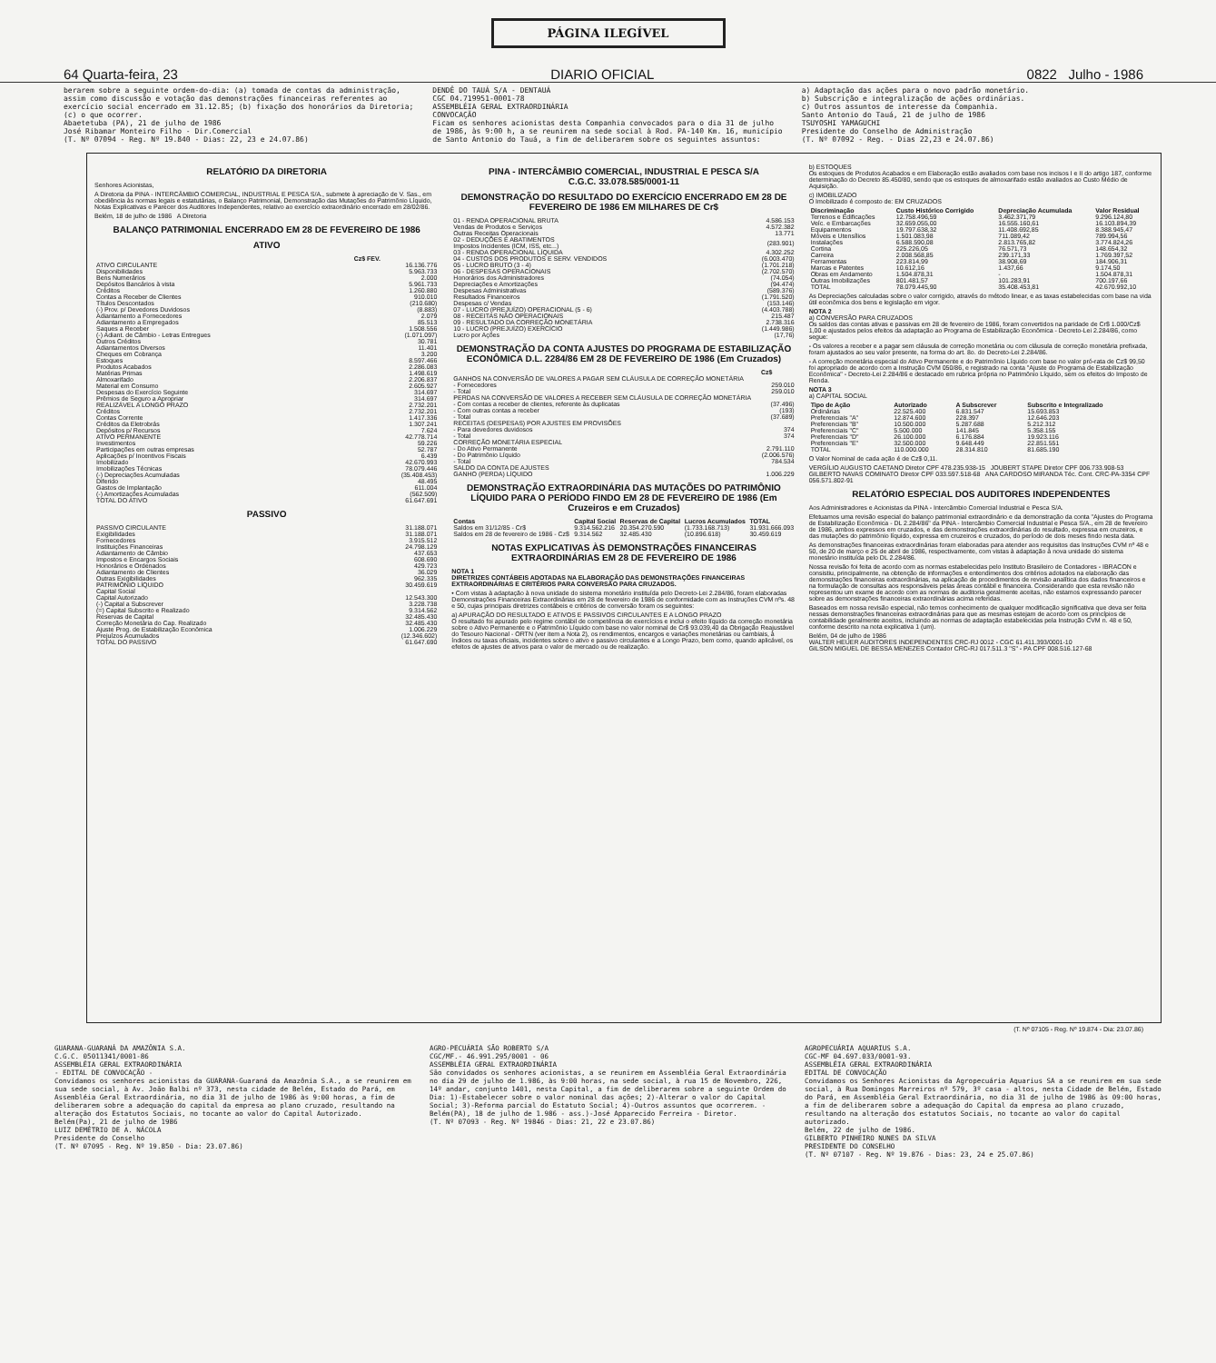PÁGINA ILEGÍVEL
64 Quarta-feira, 23 DIARIO OFICIAL 0822 Julho - 1986
berarem sobre a seguinte ordem-do-dia: (a) tomada de contas da administração, assim como discussão e votação das demonstrações financeiras referentes ao exercício social encerrado em 31.12.85; (b) fixação dos honorários da Diretoria; (c) o que ocorrer.
Abaetetuba (PA), 21 de julho de 1986
José Ribamar Monteiro Filho - Dir.Comercial
(T. Nº 07094 - Reg. Nº 19.840 - Dias: 22, 23 e 24.07.86)
DENDÊ DO TAUÁ S/A - DENTAUÁ
CGC 04.719951-0001-78
ASSEMBLÉIA GERAL EXTRAORDINÁRIA
CONVOCAÇÃO
Ficam os senhores acionistas desta Companhia convocados para o dia 31 de julho de 1986, às 9:00 h, a se reunirem na sede social à Rod. PA-140 Km. 16, município de Santo Antonio do Tauá, a fim de deliberarem sobre os seguintes assuntos:
a) Adaptação das ações para o novo padrão monetário.
b) Subscrição e integralização de ações ordinárias.
c) Outros assuntos de interesse da Companhia.
Santo Antonio do Tauá, 21 de julho de 1986
TSUYOSHI YAMAGUCHI
Presidente do Conselho de Administração
(T. Nº 07092 - Reg. - Dias 22,23 e 24.07.86)
RELATÓRIO DA DIRETORIA
Senhores Acionistas,
A Diretoria da PINA - INTERCÂMBIO COMERCIAL, INDUSTRIAL E PESCA S/A., submete à apreciação de V. Sas., em obediência às normas legais e estatutárias, o Balanço Patrimonial, Demonstração das Mutações do Patrimônio Líquido, Notas Explicativas e Parecer dos Auditores Independentes, relativo ao exercício extraordinário encerrado em 28/02/86.
Belém, 18 de julho de 1986 A Diretoria
BALANÇO PATRIMONIAL ENCERRADO EM 28 DE FEVEREIRO DE 1986
ATIVO
| | Cz$ FEV. |
| --- | --- |
| ATIVO CIRCULANTE | 16.136.776 |
| Disponibilidades | 5.963.733 |
| Bens Numerários | 2.000 |
| Depósitos Bancários à vista | 5.961.733 |
| Créditos | 1.260.880 |
| Contas a Receber de Clientes | 910.010 |
| Títulos Descontados | (210.680) |
| (-) Prov. p/ Devedores Duvidosos | (8.883) |
| Adiantamento a Fornecedores | 2.079 |
| Adiantamento a Empregados | 85.513 |
| Saques a Receber | 1.508.556 |
| (-) Adiant. de Câmbio - Letras Entregues | (1.071.097) |
| Outros Créditos | 30.781 |
| Adiantamentos Diversos | 11.401 |
| Cheques em Cobrança | 3.200 |
| Estoques | 8.597.466 |
| Produtos Acabados | 2.286.083 |
| Matérias Primas | 1.498.619 |
| Almoxarifado | 2.206.837 |
| Material em Consumo | 2.605.927 |
| Despesas do Exercício Seguinte | 314.697 |
| Prêmios de Seguro a Apropriar | 314.697 |
| REALIZÁVEL A LONGO PRAZO | 2.732.201 |
| Créditos | 2.732.201 |
| Contas Corrente | 1.417.336 |
| Créditos da Eletrobrás | 1.307.241 |
| Depósitos p/ Recursos | 7.624 |
| ATIVO PERMANENTE | 42.778.714 |
| Investimentos | 59.226 |
| Participações em outras empresas | 52.787 |
| Aplicações p/ Incentivos Fiscais | 6.439 |
| Imobilizado | 42.670.993 |
| Imobilizações Técnicas | 78.079.446 |
| (-) Depreciações Acumuladas | (35.408.453) |
| Diferido | 48.495 |
| Gastos de Implantação | 611.004 |
| (-) Amortizações Acumuladas | (562.509) |
| TOTAL DO ATIVO | 61.647.691 |
PASSIVO
| PASSIVO CIRCULANTE | 31.188.071 |
| Exigibilidades | 31.188.071 |
| Fornecedores | 3.915.512 |
| Instituições Financeiras | 24.798.129 |
| Adiantamento de Câmbio | 437.653 |
| Impostos e Encargos Sociais | 608.690 |
| Honorários e Ordenados | 429.723 |
| Adiantamento de Clientes | 36.029 |
| Outras Exigibilidades | 962.335 |
| PATRIMÔNIO LÍQUIDO | 30.459.619 |
| Capital Social | |
| Capital Autorizado | 12.543.300 |
| (-) Capital a Subscrever | 3.228.738 |
| (=) Capital Subscrito e Realizado | 9.314.562 |
| Reservas de Capital | 32.485.430 |
| Correção Monetária do Cap. Realizado | 32.485.430 |
| Ajuste Prog. de Estabilização Econômica | 1.006.229 |
| Prejuízos Acumulados | (12.346.602) |
| TOTAL DO PASSIVO | 61.647.690 |
PINA - INTERCÂMBIO COMERCIAL, INDUSTRIAL E PESCA S/A
C.G.C. 33.078.585/0001-11
DEMONSTRAÇÃO DO RESULTADO DO EXERCÍCIO ENCERRADO EM 28 DE FEVEREIRO DE 1986 EM MILHARES DE Cr$
| 01 - RENDA OPERACIONAL BRUTA | 4.586.153 |
| Vendas de Produtos e Serviços | 4.572.382 |
| Outras Receitas Operacionais | 13.771 |
| 02 - DEDUÇÕES E ABATIMENTOS Impostos Incidentes (ICM, ISS, etc...) | (283.901) |
| 03 - RENDA OPERACIONAL LÍQUIDA | 4.302.252 |
| 04 - CUSTOS DOS PRODUTOS E SERV. VENDIDOS | (6.003.470) |
| 05 - LUCRO BRUTO (3 - 4) | (1.701.218) |
| 06 - DESPESAS OPERACIONAIS | (2.702.570) |
| Honorários dos Administradores | (74.054) |
| Depreciações e Amortizações | (94.474) |
| Despesas Administrativas | (589.376) |
| Resultados Financeiros | (1.791.520) |
| Despesas c/ Vendas | (153.146) |
| 07 - LUCRO (PREJUÍZO) OPERACIONAL (5 - 6) | (4.403.788) |
| 08 - RECEITAS NÃO OPERACIONAIS | 215.487 |
| 09 - RESULTADO DA CORREÇÃO MONETÁRIA | 2.738.316 |
| 10 - LUCRO (PREJUÍZO) EXERCÍCIO | (1.449.986) |
| Lucro por Ações | (17,76) |
DEMONSTRAÇÃO DA CONTA AJUSTES DO PROGRAMA DE ESTABILIZAÇÃO ECONÔMICA D.L. 2284/86 EM 28 DE FEVEREIRO DE 1986 (Em Cruzados)
| | Cz$ |
| --- | --- |
| GANHOS NA CONVERSÃO DE VALORES A PAGAR SEM CLÁUSULA DE CORREÇÃO MONETÁRIA | |
| - Fornecedores | 259.010 |
| - Total | 259.010 |
| PERDAS NA CONVERSÃO DE VALORES A RECEBER SEM CLÁUSULA DE CORREÇÃO MONETÁRIA | |
| - Com contas a receber de clientes, referente às duplicatas | (37.496) |
| - Com outras contas a receber | (193) |
| - Total | (37.689) |
| RECEITAS (DESPESAS) POR AJUSTES EM PROVISÕES | |
| - Para devedores duvidosos | 374 |
| - Total | 374 |
| CORREÇÃO MONETÁRIA ESPECIAL | |
| - Do Ativo Permanente | 2.791.110 |
| - Do Patrimônio Líquido | (2.006.576) |
| - Total | 784.534 |
| SALDO DA CONTA DE AJUSTES | |
| GANHO (PERDA) LÍQUIDO | 1.006.229 |
DEMONSTRAÇÃO EXTRAORDINÁRIA DAS MUTAÇÕES DO PATRIMÔNIO LÍQUIDO PARA O PERÍODO FINDO EM 28 DE FEVEREIRO DE 1986 (Em Cruzeiros e em Cruzados)
| Contas | Capital Social | Reservas de Capital | Lucros Acumulados | TOTAL |
| --- | --- | --- | --- | --- |
| Saldos em 31/12/85 - Cr$ | 9.314.562.216 | 20.354.270.590 | (1.733.168.713) | 31.931.666.093 |
| Saldos em 28 de fevereiro de 1986 - Cz$ | 9.314.562 | 32.485.430 | (10.896.618) | 30.459.619 |
NOTAS EXPLICATIVAS ÀS DEMONSTRAÇÕES FINANCEIRAS EXTRAORDINÁRIAS EM 28 DE FEVEREIRO DE 1986
NOTA 1
DIRETRIZES CONTÁBEIS ADOTADAS NA ELABORAÇÃO DAS DEMONSTRAÇÕES FINANCEIRAS EXTRAORDINÁRIAS E CRITÉRIOS PARA CONVERSÃO PARA CRUZADOS.
• Com vistas à adaptação à nova unidade do sistema monetário instituída pelo Decreto-Lei 2.284/86, foram elaboradas Demonstrações Financeiras Extraordinárias em 28 de fevereiro de 1986 de conformidade com as Instruções CVM nºs. 48 e 50, cujas principais diretrizes contábeis e critérios de conversão foram os seguintes:
a) APURAÇÃO DO RESULTADO E ATIVOS E PASSIVOS CIRCULANTES E A LONGO PRAZO
O resultado foi apurado pelo regime contábil de competência de exercícios e inclui o efeito líquido da correção monetária sobre o Ativo Permanente e o Patrimônio Líquido com base no valor nominal de Cr$ 93.039,40 da Obrigação Reajustável do Tesouro Nacional - ORTN (ver item a Nota 2), os rendimentos, encargos e variações monetárias ou cambiais, à índices ou taxas oficiais, incidentes sobre o ativo e passivo circulantes e a Longo Prazo, bem como, quando aplicável, os efeitos de ajustes de ativos para o valor de mercado ou de realização.
b) ESTOQUES
Os estoques de Produtos Acabados e em Elaboração estão avaliados com base nos incisos I e II do artigo 187, conforme determinação do Decreto 85.450/80, sendo que os estoques de almoxarifado estão avaliados ao Custo Médio de Aquisição.
c) IMOBILIZADO
O Imobilizado é composto de: EM CRUZADOS
| Discriminação | Custo Histórico Corrigido | Depreciação Acumulada | Valor Residual |
| --- | --- | --- | --- |
| Terrenos e Edificações | 12.758.496,59 | 3.462.371,79 | 9.296.124,80 |
| Veíc. e Embarcações | 32.659.055,00 | 16.555.160,61 | 16.103.894,39 |
| Equipamentos | 19.797.638,32 | 11.408.692,85 | 8.388.945,47 |
| Móveis e Utensílios | 1.501.083,98 | 711.089,42 | 789.994,56 |
| Instalações | 6.588.590,08 | 2.813.765,82 | 3.774.824,26 |
| Cortina | 225.226,05 | 76.571,73 | 148.654,32 |
| Carreira | 2.008.568,85 | 239.171,33 | 1.769.397,52 |
| Ferramentas | 223.814,99 | 38.908,69 | 184.906,31 |
| Marcas e Patentes | 10.612,16 | 1.437,66 | 9.174,50 |
| Obras em Andamento | 1.504.878,31 | - | 1.504.878,31 |
| Outras Imobilizações | 801.481,57 | 101.283,91 | 700.197,66 |
| TOTAL | 78.079.445,90 | 35.408.453,81 | 42.670.992,10 |
As Depreciações calculadas sobre o valor corrigido, através do método linear, e as taxas estabelecidas com base na vida útil econômica dos bens e legislação em vigor.
NOTA 2
a) CONVERSÃO PARA CRUZADOS
Os saldos das contas ativas e passivas em 28 de fevereiro de 1986, foram convertidos na paridade de Cr$ 1.000/Cz$ 1,00 e ajustados pelos efeitos da adaptação ao Programa de Estabilização Econômica - Decreto-Lei 2.284/86, como segue:
- Os valores a receber e a pagar sem cláusula de correção monetária ou com cláusula de correção monetária prefixada, foram ajustados ao seu valor presente, na forma do art. 8o. do Decreto-Lei 2.284/86.
- A correção monetária especial do Ativo Permanente e do Patrimônio Líquido com base no valor pró-rata de Cz$ 99,50 foi apropriado de acordo com a Instrução CVM 050/86, e registrado na conta "Ajuste do Programa de Estabilização Econômica" - Decreto-Lei 2.284/86 e destacado em rubrica própria no Patrimônio Líquido, sem os efeitos do Imposto de Renda.
NOTA 3
a) CAPITAL SOCIAL
| Tipo de Ação | Autorizado | A Subscrever | Subscrito e Integralizado |
| --- | --- | --- | --- |
| Ordinárias | 22.525.400 | 6.831.547 | 15.693.853 |
| Preferenciais "A" | 12.874.600 | 228.397 | 12.646.203 |
| Preferenciais "B" | 10.500.000 | 5.287.688 | 5.212.312 |
| Preferenciais "C" | 5.500.000 | 141.845 | 5.358.155 |
| Preferenciais "D" | 26.100.000 | 6.176.884 | 19.923.116 |
| Preferenciais "E" | 32.500.000 | 9.648.449 | 22.851.551 |
| TOTAL | 110.000.000 | 28.314.810 | 81.685.190 |
O Valor Nominal de cada ação é de Cz$ 0,11.
VERGÍLIO AUGUSTO CAETANO Diretor CPF 478.235.938-15 JOUBERT STAPE Diretor CPF 006.733.908-53
GILBERTO NAVAS COMINATO Diretor CPF 033.597.518-68 ANA CARDOSO MIRANDA Téc. Cont. CRC-PA-3354 CPF 056.571.802-91
RELATÓRIO ESPECIAL DOS AUDITORES INDEPENDENTES
Aos Administradores e Acionistas da PINA - Intercâmbio Comercial Industrial e Pesca S/A.
Efetuamos uma revisão especial do balanço patrimonial extraordinário e da demonstração da conta "Ajustes do Programa de Estabilização Econômica - DL 2.284/86" da PINA - Intercâmbio Comercial Industrial e Pesca S/A., em 28 de fevereiro de 1986, ambos expressos em cruzados, e das demonstrações extraordinárias do resultado, expressa em cruzeiros, e das mutações do patrimônio líquido, expressa em cruzeiros e cruzados, do período de dois meses findo nesta data.
As demonstrações financeiras extraordinárias foram elaboradas para atender aos requisitos das Instruções CVM nº 48 e 50, de 20 de março e 25 de abril de 1986, respectivamente, com vistas à adaptação à nova unidade do sistema monetário instituída pelo DL 2.284/86.
Nossa revisão foi feita de acordo com as normas estabelecidas pelo Instituto Brasileiro de Contadores - IBRACON e consistiu, principalmente, na obtenção de informações e entendimentos dos critérios adotados na elaboração das demonstrações financeiras extraordinárias, na aplicação de procedimentos de revisão analítica dos dados financeiros e na formulação de consultas aos responsáveis pelas áreas contábil e financeira. Considerando que esta revisão não representou um exame de acordo com as normas de auditoria geralmente aceitas, não estamos expressando parecer sobre as demonstrações financeiras extraordinárias acima referidas.
Baseados em nossa revisão especial, não temos conhecimento de qualquer modificação significativa que deva ser feita nessas demonstrações financeiras extraordinárias para que as mesmas estejam de acordo com os princípios de contabilidade geralmente aceitos, incluindo as normas de adaptação estabelecidas pela Instrução CVM n. 48 e 50, conforme descrito na nota explicativa 1 (um).
Belém, 04 de julho de 1986
WALTER HEUER AUDITORES INDEPENDENTES CRC-RJ 0012 - CGC 61.411.393/0001-10
GILSON MIGUEL DE BESSA MENEZES Contador CRC-RJ 017.511.3 "S" - PA CPF 008.516.127-68
(T. Nº 07105 - Reg. Nº 19.874 - Dia: 23.07.86)
GUARANA-GUARANÁ DA AMAZÔNIA S.A.
C.G.C. 05011341/0001-86
ASSEMBLÉIA GERAL EXTRAORDINÁRIA
- EDITAL DE CONVOCAÇÃO -
Convidamos os senhores acionistas da GUARANA-Guaraná da Amazônia S.A., a se reunirem em sua sede social, à Av. João Balbi nº 373, nesta cidade de Belém, Estado do Pará, em Assembléia Geral Extraordinária, no dia 31 de julho de 1986 às 9:00 horas, a fim de deliberarem sobre a adequação do capital da empresa ao plano cruzado, resultando na alteração dos Estatutos Sociais, no tocante ao valor do Capital Autorizado.
Belém(Pa), 21 de julho de 1986
LUIZ DEMÉTRIO DE A. NÁCOLA
Presidente do Conselho
(T. Nº 07095 - Reg. Nº 19.850 - Dia: 23.07.86)
AGRO-PECUÁRIA SÃO ROBERTO S/A
CGC/MF.- 46.991.295/0001 - 06
ASSEMBLÉIA GERAL EXTRAORDINÁRIA
São convidados os senhores acionistas, a se reunirem em Assembléia Geral Extraordinária no dia 29 de julho de 1.986, às 9:00 horas, na sede social, à rua 15 de Novembro, 226, 14º andar, conjunto 1401, nesta Capital, a fim de deliberarem sobre a seguinte Ordem do Dia: 1)-Estabelecer sobre o valor nominal das ações; 2)-Alterar o valor do Capital Social; 3)-Reforma parcial do Estatuto Social; 4)-Outros assuntos que ocorrerem. - Belém(PA), 18 de julho de 1.986 - ass.)-José Apparecido Ferreira - Diretor.
(T. Nº 07093 - Reg. Nº 19846 - Dias: 21, 22 e 23.07.86)
AGROPECUÁRIA AQUARIUS S.A.
CGC-MF 04.697.033/0001-93.
ASSEMBLÉIA GERAL EXTRAORDINÁRIA
EDITAL DE CONVOCAÇÃO
Convidamos os Senhores Acionistas da Agropecuária Aquarius SA a se reunirem em sua sede social, à Rua Domingos Marreiros nº 579, 3º casa - altos, nesta Cidade de Belém, Estado do Pará, em Assembléia Geral Extraordinária, no dia 31 de julho de 1986 às 09:00 horas, a fim de deliberarem sobre a adequação do Capital da empresa ao plano cruzado, resultando na alteração dos estatutos Sociais, no tocante ao valor do capital autorizado.
Belém, 22 de julho de 1986.
GILBERTO PINHEIRO NUNES DA SILVA
PRESIDENTE DO CONSELHO
(T. Nº 07107 - Reg. Nº 19.876 - Dias: 23, 24 e 25.07.86)